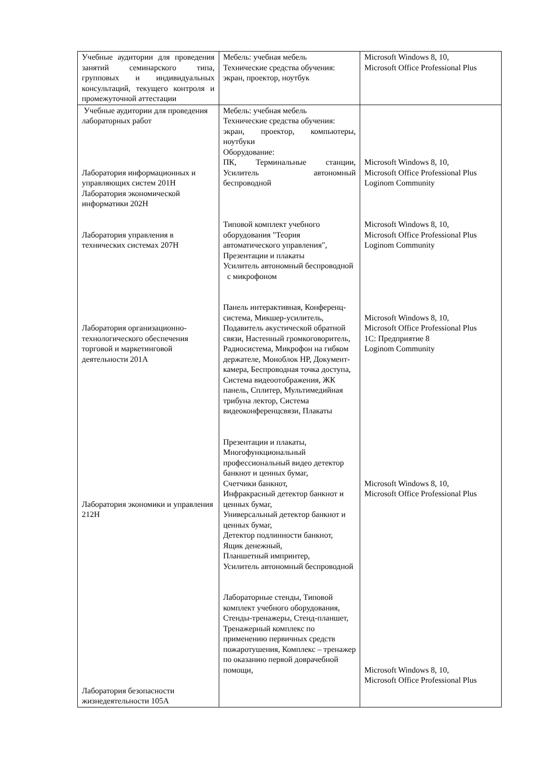| Учебные аудитории для проведения занятий семинарского типа, групповых и индивидуальных консультаций, текущего контроля и промежуточной аттестации | Мебель: учебная мебель Технические средства обучения: экран, проектор, ноутбук | Microsoft Windows 8, 10, Microsoft Office Professional Plus |
| Учебные аудитории для проведения лабораторных работ Лаборатория информационных и управляющих систем 201Н Лаборатория экономической информатики 202Н Лаборатория управления в технических системах 207Н Лаборатория организационно-технологического обеспечения торговой и маркетинговой деятельности 201А Лаборатория экономики и управления 212Н Лаборатория безопасности жизнедеятельности 105А | Мебель: учебная мебель Технические средства обучения: экран, проектор, компьютеры, ноутбуки Оборудование: ПК, Терминальные станции, Усилитель автономный беспроводной Типовой комплект учебного оборудования "Теория автоматического управления", Презентации и плакаты Усилитель автономный беспроводной с микрофоном Панель интерактивная, Конференц-система, Микшер-усилитель, Подавитель акустической обратной связи, Настенный громкоговоритель, Радиосистема, Микрофон на гибком держателе, Моноблок HP, Документ-камера, Беспроводная точка доступа, Система видеоотображения, ЖК панель, Сплитер, Мультимедийная трибуна лектор, Система видеоконференцсвязи, Плакаты Презентации и плакаты, Многофункциональный профессиональный видео детектор банкнот и ценных бумаг, Счетчики банкнот, Инфракрасный детектор банкнот и ценных бумаг, Универсальный детектор банкнот и ценных бумаг, Детектор подлинности банкнот, Ящик денежный, Планшетный импринтер, Усилитель автономный беспроводной Лабораторные стенды, Типовой комплект учебного оборудования, Стенды-тренажеры, Стенд-планшет, Тренажерный комплекс по применению первичных средств пожаротушения, Комплекс – тренажер по оказанию первой доврачебной помощи, | Microsoft Windows 8, 10, Microsoft Office Professional Plus Loginom Community Microsoft Windows 8, 10, Microsoft Office Professional Plus Loginom Community Microsoft Windows 8, 10, Microsoft Office Professional Plus 1С: Предприятие 8 Loginom Community Microsoft Windows 8, 10, Microsoft Office Professional Plus Microsoft Windows 8, 10, Microsoft Office Professional Plus |